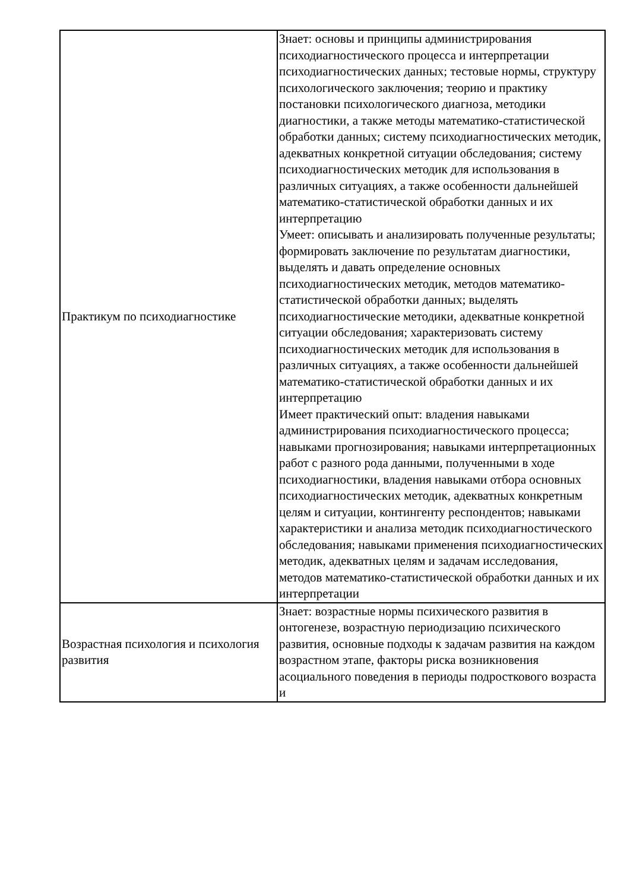| Практикум по психодиагностике | Знает: основы и принципы администрирования психодиагностического процесса и интерпретации психодиагностических данных; тестовые нормы, структуру психологического заключения; теорию и практику постановки психологического диагноза, методики диагностики, а также методы математико-статистической обработки данных; систему психодиагностических методик, адекватных конкретной ситуации обследования; систему психодиагностических методик для использования в различных ситуациях, а также особенности дальнейшей математико-статистической обработки данных и их интерпретацию Умеет: описывать и анализировать полученные результаты; формировать заключение по результатам диагностики, выделять и давать определение основных психодиагностических методик, методов математико-статистической обработки данных; выделять психодиагностические методики, адекватные конкретной ситуации обследования; характеризовать систему психодиагностических методик для использования в различных ситуациях, а также особенности дальнейшей математико-статистической обработки данных и их интерпретацию Имеет практический опыт: владения навыками администрирования психодиагностического процесса; навыками прогнозирования; навыками интерпретационных работ с разного рода данными, полученными в ходе психодиагностики, владения навыками отбора основных психодиагностических методик, адекватных конкретным целям и ситуации, контингенту респондентов; навыками характеристики и анализа методик психодиагностического обследования; навыками применения психодиагностических методик, адекватных целям и задачам исследования, методов математико-статистической обработки данных и их интерпретации |
| Возрастная психология и психология развития | Знает: возрастные нормы психического развития в онтогенезе, возрастную периодизацию психического развития, основные подходы к задачам развития на каждом возрастном этапе, факторы риска возникновения асоциального поведения в периоды подросткового возраста и |